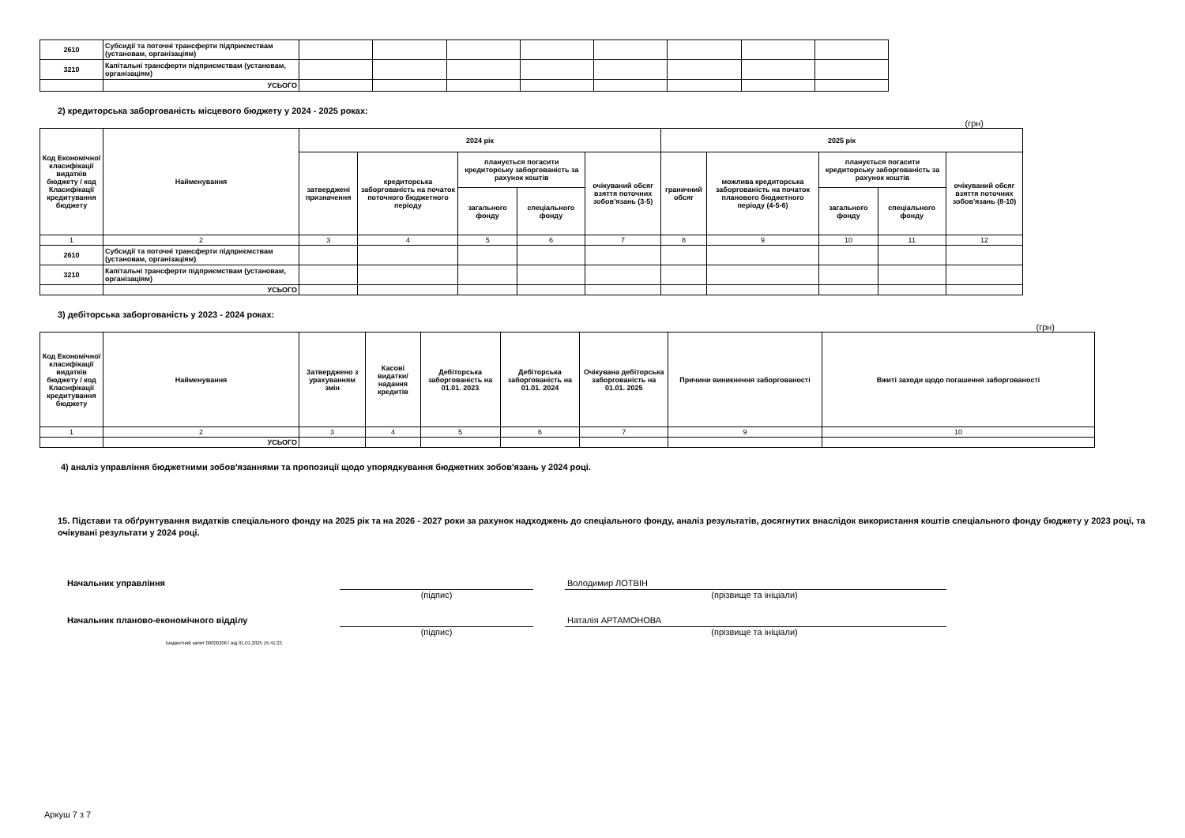| 2610 | Субсидії та поточні трансферти підприємствам (установам, організаціям) | | | | | | | | |
| 3210 | Капітальні трансферти підприємствам (установам, організаціям) | | | | | | | | |
| | УСЬОГО | | | | | | | | |
2) кредиторська заборгованість місцевого бюджету у 2024 - 2025 роках:
(грн)
| Код Економічної класифікації видатків бюджету / код Класифікації кредитування бюджету | Найменування | 2024 рік | | | | | 2025 рік | | | | |
| --- | --- | --- | --- | --- | --- | --- | --- | --- | --- | --- | --- |
| | | затверджені призначення | кредиторська заборгованість на початок поточного бюджетного періоду | планується погасити кредиторську заборгованість за рахунок коштів | | очікуваний обсяг взяття поточних зобов'язань (3-5) | граничний обсяг | можлива кредиторська заборгованість на початок планового бюджетного періоду (4-5-6) | планується погасити кредиторську заборгованість за рахунок коштів | | очікуваний обсяг взяття поточних зобов'язань (8-10) |
| | | | | загального фонду | спеціального фонду | | | | загального фонду | спеціального фонду | |
| 1 | 2 | 3 | 4 | 5 | 6 | 7 | 8 | 9 | 10 | 11 | 12 |
| 2610 | Субсидії та поточні трансферти підприємствам (установам, організаціям) | | | | | | | | | | |
| 3210 | Капітальні трансферти підприємствам (установам, організаціям) | | | | | | | | | | |
| | УСЬОГО | | | | | | | | | | |
3) дебіторська заборгованість у 2023 - 2024 роках:
(грн)
| Код Економічної класифікації видатків бюджету / код Класифікації кредитування бюджету | Найменування | Затверджено з урахуванням змін | Касові видатки/ надання кредитів | Дебіторська заборгованість на 01.01. 2023 | Дебіторська заборгованість на 01.01. 2024 | Очікувана дебіторська заборгованість на 01.01. 2025 | Причини виникнення заборгованості | Вжиті заходи щодо погашення заборгованості |
| --- | --- | --- | --- | --- | --- | --- | --- | --- |
| 1 | 2 | 3 | 4 | 5 | 6 | 7 | 9 | 10 |
| | УСЬОГО | | | | | | | |
4) аналіз управління бюджетними зобов'язаннями та пропозиції щодо упорядкування бюджетних зобов'язань у 2024 році.
15. Підстави та обґрунтування видатків спеціального фонду на 2025 рік та на 2026 - 2027 роки за рахунок надходжень до спеціального фонду, аналіз результатів, досягнутих внаслідок використання коштів спеціального фонду бюджету у 2023 році, та очікувані результати у 2024 році.
Начальник управління Володимир ЛОТВІН
(підпис) (прізвище та ініціали)
Начальник планово-економічного відділу Наталія АРТАМОНОВА
(підпис) (прізвище та ініціали)
Бюджетний запит 000002067 від 01.01.2025 15:41:23
Аркуш 7 з 7